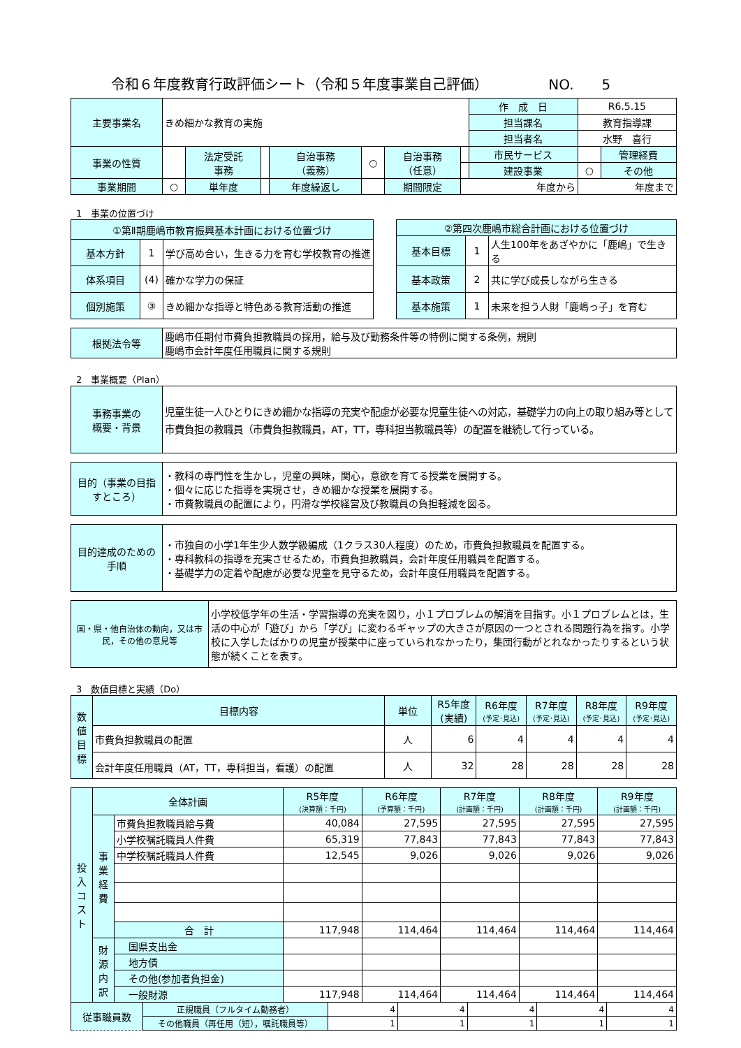令和６年度教育行政評価シート（令和５年度事業自己評価） NO.　　5
| 主要事業名 | きめ細かな教育の実施 | | | | | | | 作 成 日 | R6.5.15 | |
| | | | | | | | | 担当課名 | 教育指導課 | |
| | | | | | | | | 担当者名 | 水野 喜行 | |
| 事業の性質 | | 法定受託 事務 | | 自治事務 （義務） | ○ | 自治事務 （任意） | | 市民サービス | | 管理経費 |
| | | | | | | | | 建設事業 | ○ | その他 |
| 事業期間 | ○ | 単年度 | | 年度繰返し | | 期間限定 | 年度から | | 年度まで | |
1　事業の位置づけ
| ①第Ⅱ期鹿嶋市教育振興基本計画における位置づけ | | |
| 基本方針 | 1 | 学び高め合い，生きる力を育む学校教育の推進 |
| 体系項目 | (4) | 確かな学力の保証 |
| 個別施策 | ③ | きめ細かな指導と特色ある教育活動の推進 |
| ②第四次鹿嶋市総合計画における位置づけ | | |
| 基本目標 | 1 | 人生100年をあざやかに「鹿嶋」で生きる |
| 基本政策 | 2 | 共に学び成長しながら生きる |
| 基本施策 | 1 | 未来を担う人財「鹿嶋っ子」を育む |
| 根拠法令等 | 鹿嶋市任期付市費負担教職員の採用，給与及び勤務条件等の特例に関する条例，規則 鹿嶋市会計年度任用職員に関する規則 |
2　事業概要（Plan）
| 事務事業の 概要・背景 | 児童生徒一人ひとりにきめ細かな指導の充実や配慮が必要な児童生徒への対応，基礎学力の向上の取り組み等として市費負担の教職員（市費負担教職員，AT，TT，専科担当教職員等）の配置を継続して行っている。 |
| 目的（事業の目指すところ） | ・教科の専門性を生かし，児童の興味，関心，意欲を育てる授業を展開する。 ・個々に応じた指導を実現させ，きめ細かな授業を展開する。 ・市費教職員の配置により，円滑な学校経営及び教職員の負担軽減を図る。 |
| 目的達成のための手順 | ・市独自の小学1年生少人数学級編成（1クラス30人程度）のため，市費負担教職員を配置する。 ・専科教科の指導を充実させるため，市費負担教職員，会計年度任用職員を配置する。 ・基礎学力の定着や配慮が必要な児童を見守るため，会計年度任用職員を配置する。 |
| 国・県・他自治体の動向，又は市民，その他の意見等 | 小学校低学年の生活・学習指導の充実を図り，小１プロブレムの解消を目指す。小１プロブレムとは，生活の中心が「遊び」から「学び」に変わるギャップの大きさが原因の一つとされる問題行為を指す。小学校に入学したばかりの児童が授業中に座っていられなかったり，集団行動がとれなかったりするという状態が続くことを表す。 |
3　数値目標と実績（Do）
| 数 値 目 標 | 目標内容 | 単位 | R5年度 (実績) | R6年度 (予定･見込) | R7年度 (予定･見込) | R8年度 (予定･見込) | R9年度 (予定･見込) |
| | 市費負担教職員の配置 | 人 | 6 | 4 | 4 | 4 | 4 |
| | 会計年度任用職員（AT，TT，専科担当，看護）の配置 | 人 | 32 | 28 | 28 | 28 | 28 |
| 投 入 コ ス ト | 全体計画 | | R5年度 (決算額：千円) | R6年度 (予算額：千円) | R7年度 (計画額：千円) | R8年度 (計画額：千円) | R9年度 (計画額：千円) |
| | 事 業 経 費 | 市費負担教職員給与費 | 40,084 | 27,595 | 27,595 | 27,595 | 27,595 |
| | | 小学校嘱託職員人件費 | 65,319 | 77,843 | 77,843 | 77,843 | 77,843 |
| | | 中学校嘱託職員人件費 | 12,545 | 9,026 | 9,026 | 9,026 | 9,026 |
| | | 合 計 | 117,948 | 114,464 | 114,464 | 114,464 | 114,464 |
| | 財 源 内 訳 | 国県支出金 | | | | | |
| | | 地方債 | | | | | |
| | | その他(参加者負担金) | | | | | |
| | | 一般財源 | 117,948 | 114,464 | 114,464 | 114,464 | 114,464 |
| 従事職員数 | 正規職員（フルタイム勤務者） | 4 | 4 | 4 | 4 | 4 |
| | その他職員（再任用（短），嘱託職員等） | 1 | 1 | 1 | 1 | 1 |